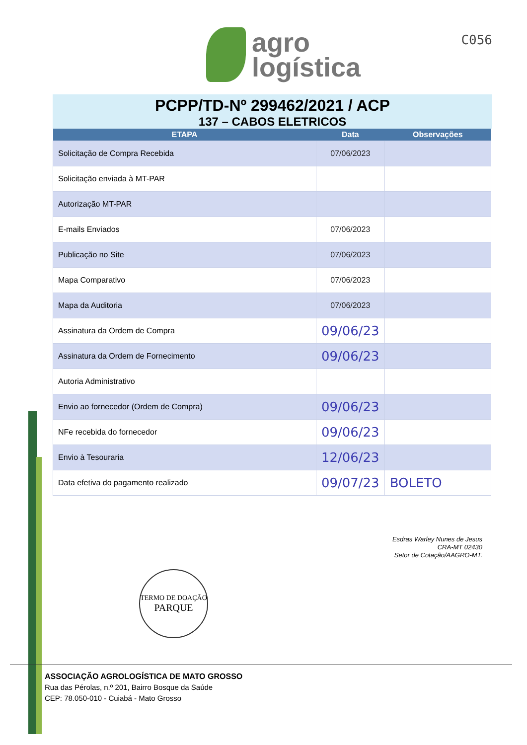agro
logística
C056
PCPP/TD-Nº 299462/2021 / ACP
137 – CABOS ELETRICOS
| ETAPA | Data | Observações |
| --- | --- | --- |
| Solicitação de Compra Recebida | 07/06/2023 | |
| Solicitação enviada à MT-PAR | | |
| Autorização MT-PAR | | |
| E-mails Enviados | 07/06/2023 | |
| Publicação no Site | 07/06/2023 | |
| Mapa Comparativo | 07/06/2023 | |
| Mapa da Auditoria | 07/06/2023 | |
| Assinatura da Ordem de Compra | 09/06/23 | |
| Assinatura da Ordem de Fornecimento | 09/06/23 | |
| Autoria Administrativo | | |
| Envio ao fornecedor (Ordem de Compra) | 09/06/23 | |
| NFe recebida do fornecedor | 09/06/23 | |
| Envio à Tesouraria | 12/06/23 | |
| Data efetiva do pagamento realizado | 09/07/23 | BOLETO |
Esdras Warley Nunes de Jesus
CRA-MT 02430
Setor de Cotação/AAGRO-MT.
TERMO DE DOAÇÃO
PARQUE
ASSOCIAÇÃO AGROLOGÍSTICA DE MATO GROSSO
Rua das Pérolas, n.º 201, Bairro Bosque da Saúde
CEP: 78.050-010 - Cuiabá - Mato Grosso